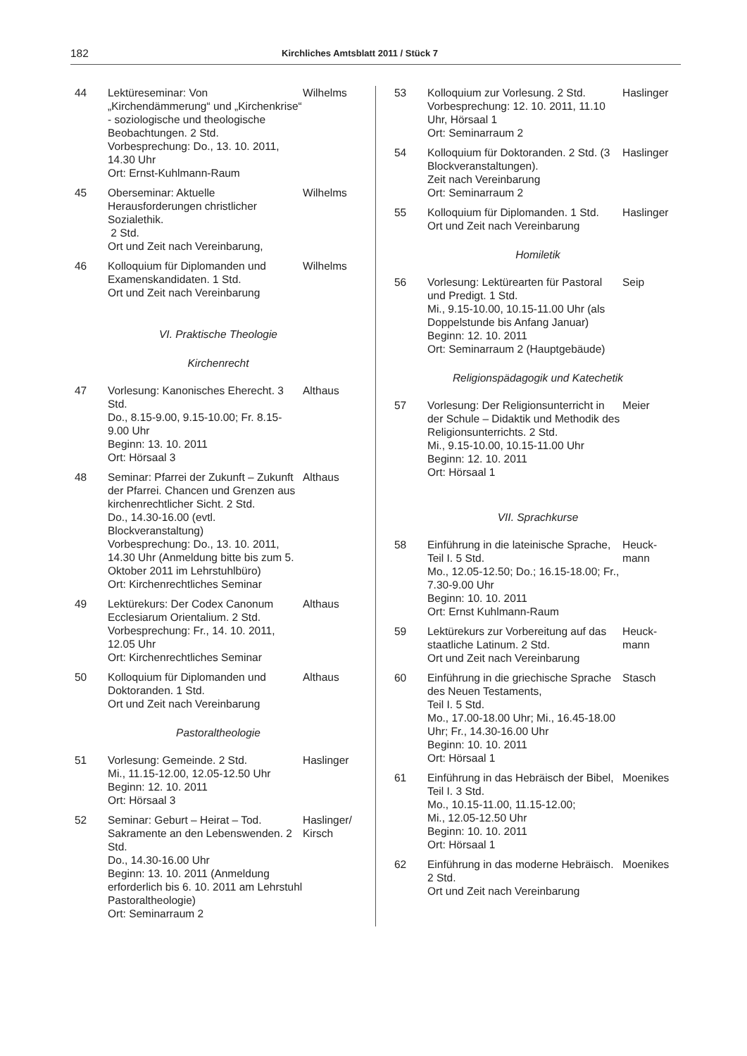182 Kirchliches Amtsblatt 2011 / Stück 7
44 Lektüreseminar: Von „Kirchendämmerung“ und „Kirchenkrise“ - soziologische und theologische Beobachtungen. 2 Std.
Vorbesprechung: Do., 13. 10. 2011, 14.30 Uhr
Ort: Ernst-Kuhlmann-Raum
Wilhelms
45 Oberseminar: Aktuelle Herausforderungen christlicher Sozialethik.
2 Std.
Ort und Zeit nach Vereinbarung,
Wilhelms
46 Kolloquium für Diplomanden und Examenskandidaten. 1 Std.
Ort und Zeit nach Vereinbarung
Wilhelms
VI. Praktische Theologie
Kirchenrecht
47 Vorlesung: Kanonisches Eherecht. 3 Std.
Do., 8.15-9.00, 9.15-10.00; Fr. 8.15-9.00 Uhr
Beginn: 13. 10. 2011
Ort: Hörsaal 3
Althaus
48 Seminar: Pfarrei der Zukunft – Zukunft der Pfarrei. Chancen und Grenzen aus kirchenrechtlicher Sicht. 2 Std.
Do., 14.30-16.00 (evtl. Blockveranstaltung)
Vorbesprechung: Do., 13. 10. 2011, 14.30 Uhr (Anmeldung bitte bis zum 5. Oktober 2011 im Lehrstuhlbüro)
Ort: Kirchenrechtliches Seminar
Althaus
49 Lektürekurs: Der Codex Canonum Ecclesiarum Orientalium. 2 Std.
Vorbesprechung: Fr., 14. 10. 2011, 12.05 Uhr
Ort: Kirchenrechtliches Seminar
Althaus
50 Kolloquium für Diplomanden und Doktoranden. 1 Std.
Ort und Zeit nach Vereinbarung
Althaus
Pastoraltheologie
51 Vorlesung: Gemeinde. 2 Std.
Mi., 11.15-12.00, 12.05-12.50 Uhr
Beginn: 12. 10. 2011
Ort: Hörsaal 3
Haslinger
52 Seminar: Geburt – Heirat – Tod. Sakramente an den Lebenswenden. 2 Std.
Do., 14.30-16.00 Uhr
Beginn: 13. 10. 2011 (Anmeldung erforderlich bis 6. 10. 2011 am Lehrstuhl Pastoraltheologie)
Ort: Seminarraum 2
Haslinger/
Kirsch
53 Kolloquium zur Vorlesung. 2 Std.
Vorbesprechung: 12. 10. 2011, 11.10 Uhr, Hörsaal 1
Ort: Seminarraum 2
Haslinger
54 Kolloquium für Doktoranden. 2 Std. (3 Blockveranstaltungen).
Zeit nach Vereinbarung
Ort: Seminarraum 2
Haslinger
55 Kolloquium für Diplomanden. 1 Std.
Ort und Zeit nach Vereinbarung
Haslinger
Homiletik
56 Vorlesung: Lektürearten für Pastoral und Predigt. 1 Std.
Mi., 9.15-10.00, 10.15-11.00 Uhr (als Doppelstunde bis Anfang Januar)
Beginn: 12. 10. 2011
Ort: Seminarraum 2 (Hauptgebäude)
Seip
Religionspädagogik und Katechetik
57 Vorlesung: Der Religionsunterricht in der Schule – Didaktik und Methodik des Religionsunterrichts. 2 Std.
Mi., 9.15-10.00, 10.15-11.00 Uhr
Beginn: 12. 10. 2011
Ort: Hörsaal 1
Meier
VII. Sprachkurse
58 Einführung in die lateinische Sprache, Teil I. 5 Std.
Mo., 12.05-12.50; Do.; 16.15-18.00; Fr., 7.30-9.00 Uhr
Beginn: 10. 10. 2011
Ort: Ernst Kuhlmann-Raum
Heuck-
mann
59 Lektürekurs zur Vorbereitung auf das staatliche Latinum. 2 Std.
Ort und Zeit nach Vereinbarung
Heuck-
mann
60 Einführung in die griechische Sprache des Neuen Testaments,
Teil I. 5 Std.
Mo., 17.00-18.00 Uhr; Mi., 16.45-18.00 Uhr; Fr., 14.30-16.00 Uhr
Beginn: 10. 10. 2011
Ort: Hörsaal 1
Stasch
61 Einführung in das Hebräisch der Bibel, Teil I. 3 Std.
Mo., 10.15-11.00, 11.15-12.00;
Mi., 12.05-12.50 Uhr
Beginn: 10. 10. 2011
Ort: Hörsaal 1
Moenikes
62 Einführung in das moderne Hebräisch. 2 Std.
Ort und Zeit nach Vereinbarung
Moenikes